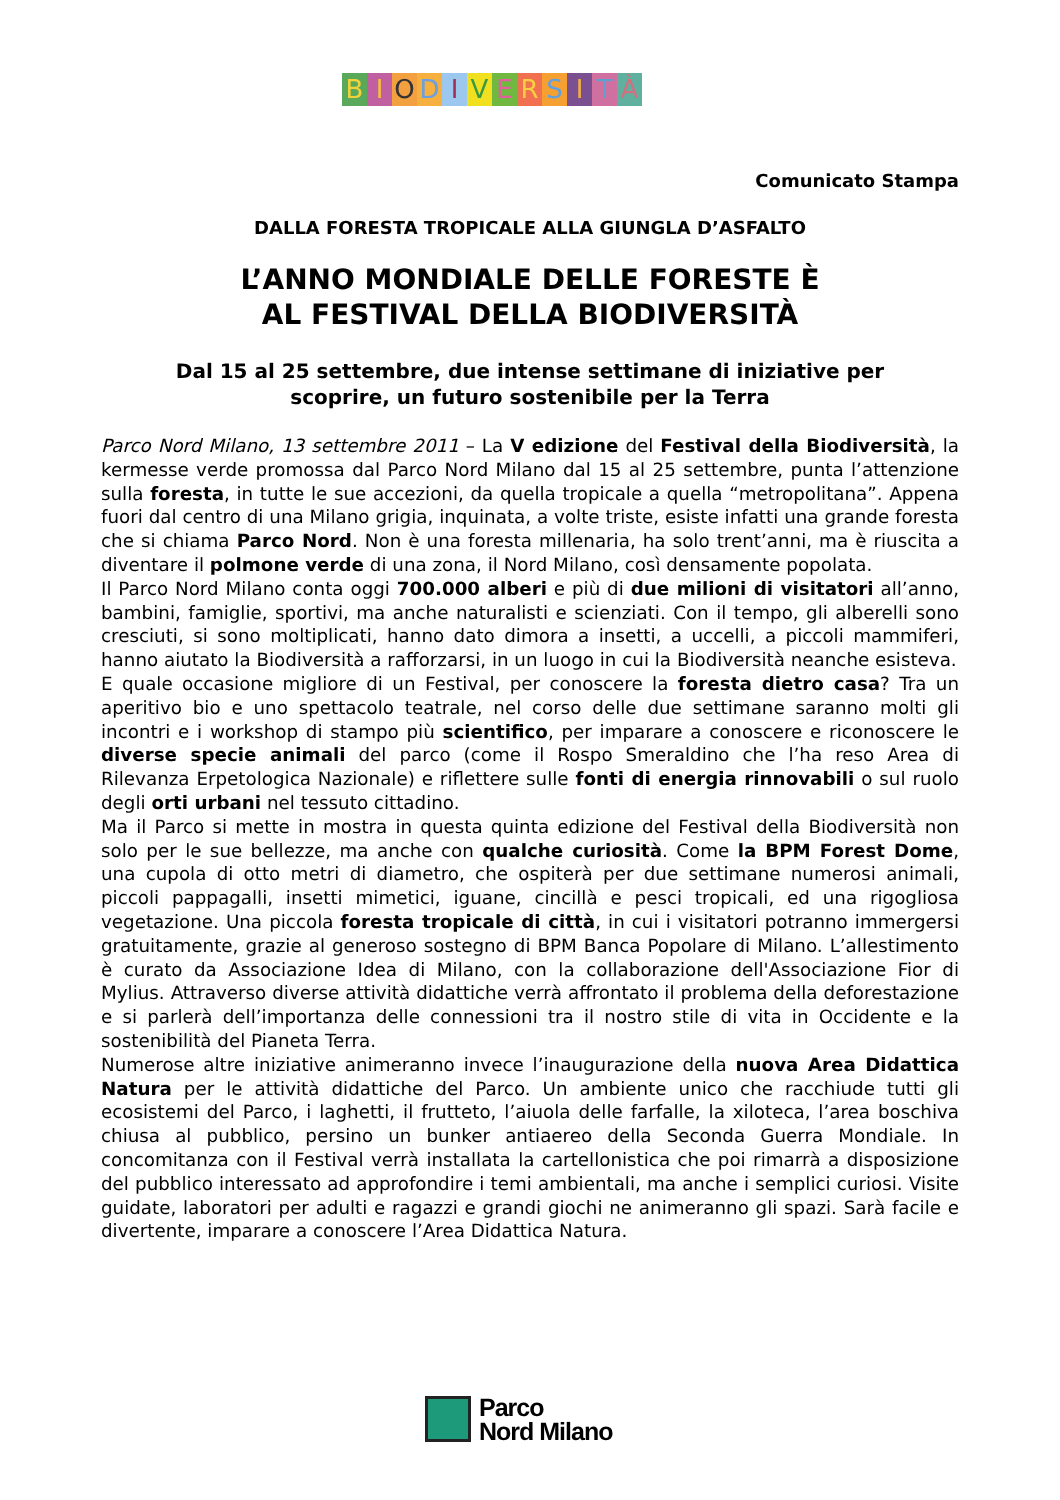BIODIVERSITÀ
Comunicato Stampa
DALLA FORESTA TROPICALE ALLA GIUNGLA D’ASFALTO
L’ANNO MONDIALE DELLE FORESTE È
AL FESTIVAL DELLA BIODIVERSITÀ
Dal 15 al 25 settembre, due intense settimane di iniziative per
scoprire, un futuro sostenibile per la Terra
Parco Nord Milano, 13 settembre 2011 – La V edizione del Festival della Biodiversità, la kermesse verde promossa dal Parco Nord Milano dal 15 al 25 settembre, punta l’attenzione sulla foresta, in tutte le sue accezioni, da quella tropicale a quella “metropolitana”. Appena fuori dal centro di una Milano grigia, inquinata, a volte triste, esiste infatti una grande foresta che si chiama Parco Nord. Non è una foresta millenaria, ha solo trent’anni, ma è riuscita a diventare il polmone verde di una zona, il Nord Milano, così densamente popolata.
Il Parco Nord Milano conta oggi 700.000 alberi e più di due milioni di visitatori all’anno, bambini, famiglie, sportivi, ma anche naturalisti e scienziati. Con il tempo, gli alberelli sono cresciuti, si sono moltiplicati, hanno dato dimora a insetti, a uccelli, a piccoli mammiferi, hanno aiutato la Biodiversità a rafforzarsi, in un luogo in cui la Biodiversità neanche esisteva.
E quale occasione migliore di un Festival, per conoscere la foresta dietro casa? Tra un aperitivo bio e uno spettacolo teatrale, nel corso delle due settimane saranno molti gli incontri e i workshop di stampo più scientifico, per imparare a conoscere e riconoscere le diverse specie animali del parco (come il Rospo Smeraldino che l’ha reso Area di Rilevanza Erpetologica Nazionale) e riflettere sulle fonti di energia rinnovabili o sul ruolo degli orti urbani nel tessuto cittadino.
Ma il Parco si mette in mostra in questa quinta edizione del Festival della Biodiversità non solo per le sue bellezze, ma anche con qualche curiosità. Come la BPM Forest Dome, una cupola di otto metri di diametro, che ospiterà per due settimane numerosi animali, piccoli pappagalli, insetti mimetici, iguane, cincillà e pesci tropicali, ed una rigogliosa vegetazione. Una piccola foresta tropicale di città, in cui i visitatori potranno immergersi gratuitamente, grazie al generoso sostegno di BPM Banca Popolare di Milano. L’allestimento è curato da Associazione Idea di Milano, con la collaborazione dell'Associazione Fior di Mylius. Attraverso diverse attività didattiche verrà affrontato il problema della deforestazione e si parlerà dell’importanza delle connessioni tra il nostro stile di vita in Occidente e la sostenibilità del Pianeta Terra.
Numerose altre iniziative animeranno invece l’inaugurazione della nuova Area Didattica Natura per le attività didattiche del Parco. Un ambiente unico che racchiude tutti gli ecosistemi del Parco, i laghetti, il frutteto, l’aiuola delle farfalle, la xiloteca, l’area boschiva chiusa al pubblico, persino un bunker antiaereo della Seconda Guerra Mondiale. In concomitanza con il Festival verrà installata la cartellonistica che poi rimarrà a disposizione del pubblico interessato ad approfondire i temi ambientali, ma anche i semplici curiosi. Visite guidate, laboratori per adulti e ragazzi e grandi giochi ne animeranno gli spazi. Sarà facile e divertente, imparare a conoscere l’Area Didattica Natura.
Parco
Nord Milano